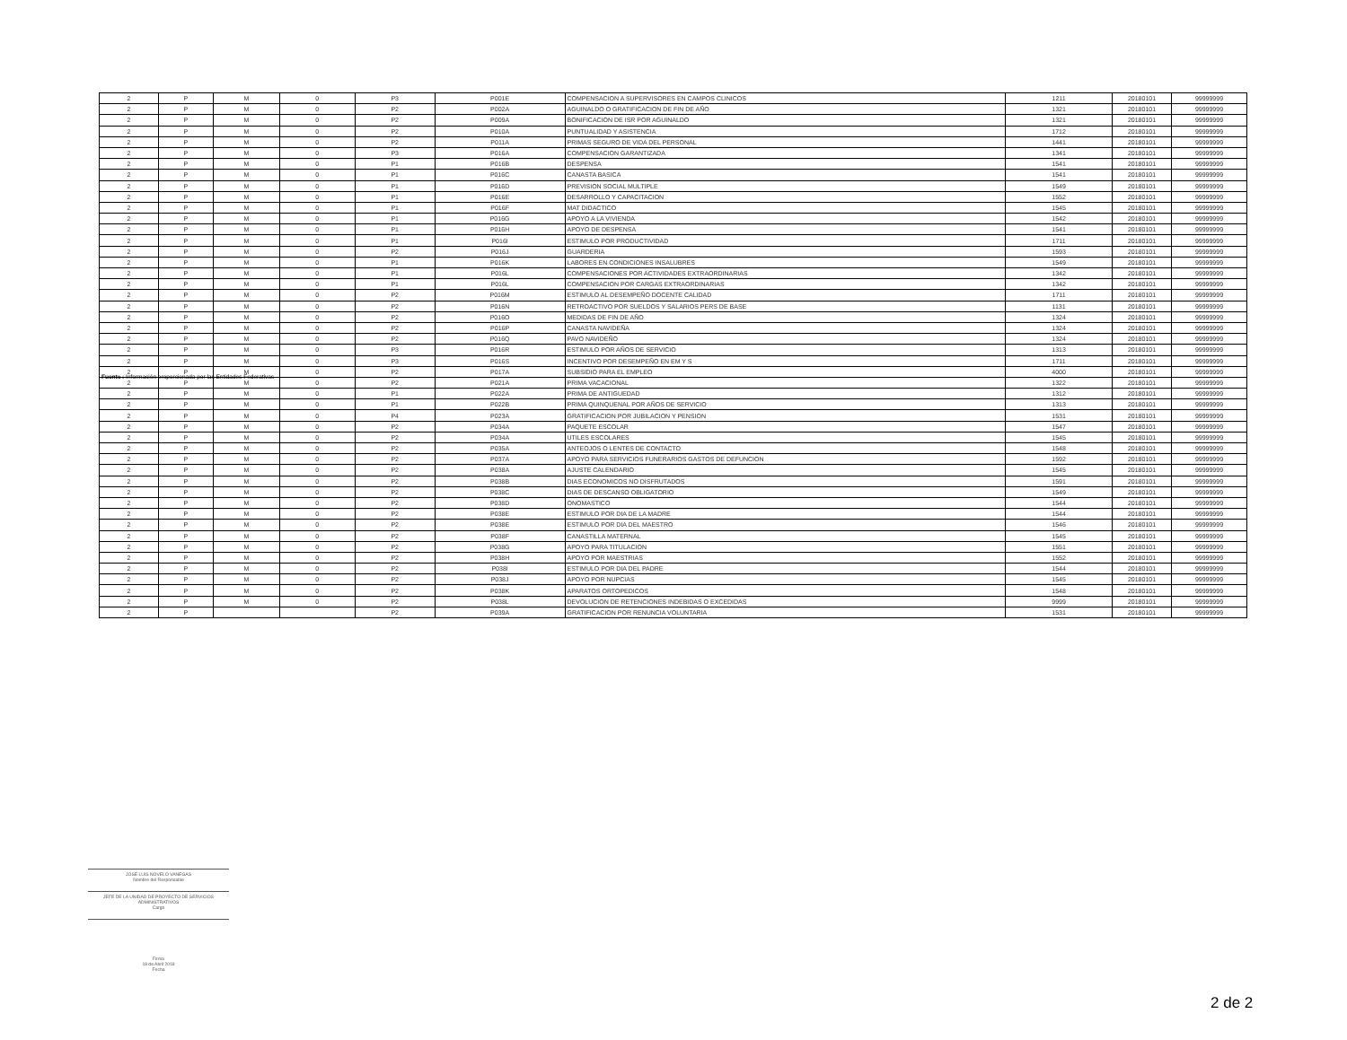| 2 | P | M | 0 | P3 | P001E | COMPENSACION A SUPERVISORES EN CAMPOS CLINICOS | 1211 | 20180101 | 99999999 |
| 2 | P | M | 0 | P2 | P002A | AGUINALDO O GRATIFICACION DE FIN DE AÑO | 1321 | 20180101 | 99999999 |
| 2 | P | M | 0 | P2 | P009A | BONIFICACION DE ISR POR AGUINALDO | 1321 | 20180101 | 99999999 |
| 2 | P | M | 0 | P2 | P010A | PUNTUALIDAD Y ASISTENCIA | 1712 | 20180101 | 99999999 |
| 2 | P | M | 0 | P2 | P011A | PRIMAS SEGURO DE VIDA DEL PERSONAL | 1441 | 20180101 | 99999999 |
| 2 | P | M | 0 | P3 | P016A | COMPENSACION GARANTIZADA | 1341 | 20180101 | 99999999 |
| 2 | P | M | 0 | P1 | P016B | DESPENSA | 1541 | 20180101 | 99999999 |
| 2 | P | M | 0 | P1 | P016C | CANASTA BASICA | 1541 | 20180101 | 99999999 |
| 2 | P | M | 0 | P1 | P016D | PREVISION SOCIAL MULTIPLE | 1549 | 20180101 | 99999999 |
| 2 | P | M | 0 | P1 | P016E | DESARROLLO Y CAPACITACION | 1552 | 20180101 | 99999999 |
| 2 | P | M | 0 | P1 | P016F | MAT DIDACTICO | 1545 | 20180101 | 99999999 |
| 2 | P | M | 0 | P1 | P016G | APOYO A LA VIVIENDA | 1542 | 20180101 | 99999999 |
| 2 | P | M | 0 | P1 | P016H | APOYO DE DESPENSA | 1541 | 20180101 | 99999999 |
| 2 | P | M | 0 | P1 | P016I | ESTIMULO POR PRODUCTIVIDAD | 1711 | 20180101 | 99999999 |
| 2 | P | M | 0 | P2 | P016J | GUARDERIA | 1593 | 20180101 | 99999999 |
| 2 | P | M | 0 | P1 | P016K | LABORES EN CONDICIONES INSALUBRES | 1549 | 20180101 | 99999999 |
| 2 | P | M | 0 | P1 | P016L | COMPENSACIONES POR ACTIVIDADES EXTRAORDINARIAS | 1342 | 20180101 | 99999999 |
| 2 | P | M | 0 | P1 | P016L | COMPENSACION POR CARGAS EXTRAORDINARIAS | 1342 | 20180101 | 99999999 |
| 2 | P | M | 0 | P2 | P016M | ESTIMULO AL DESEMPEÑO DOCENTE CALIDAD | 1711 | 20180101 | 99999999 |
| 2 | P | M | 0 | P2 | P016N | RETROACTIVO POR SUELDOS Y SALARIOS PERS DE BASE | 1131 | 20180101 | 99999999 |
| 2 | P | M | 0 | P2 | P016O | MEDIDAS DE FIN DE AÑO | 1324 | 20180101 | 99999999 |
| 2 | P | M | 0 | P2 | P016P | CANASTA NAVIDEÑA | 1324 | 20180101 | 99999999 |
| 2 | P | M | 0 | P2 | P016Q | PAVO NAVIDEÑO | 1324 | 20180101 | 99999999 |
| 2 | P | M | 0 | P3 | P016R | ESTIMULO POR AÑOS DE SERVICIO | 1313 | 20180101 | 99999999 |
| 2 | P | M | 0 | P3 | P016S | INCENTIVO POR DESEMPEÑO EN EM Y S | 1711 | 20180101 | 99999999 |
| 2 | P | M | 0 | P2 | P017A | SUBSIDIO PARA EL EMPLEO | 4000 | 20180101 | 99999999 |
| 2 | P | M | 0 | P2 | P021A | PRIMA VACACIONAL | 1322 | 20180101 | 99999999 |
| 2 | P | M | 0 | P1 | P022A | PRIMA DE ANTIGUEDAD | 1312 | 20180101 | 99999999 |
| 2 | P | M | 0 | P1 | P022B | PRIMA QUINQUENAL POR AÑOS DE SERVICIO | 1313 | 20180101 | 99999999 |
| 2 | P | M | 0 | P4 | P023A | GRATIFICACION POR JUBILACION Y PENSION | 1531 | 20180101 | 99999999 |
| 2 | P | M | 0 | P2 | P034A | PAQUETE ESCOLAR | 1547 | 20180101 | 99999999 |
| 2 | P | M | 0 | P2 | P034A | UTILES ESCOLARES | 1545 | 20180101 | 99999999 |
| 2 | P | M | 0 | P2 | P035A | ANTEOJOS O LENTES DE CONTACTO | 1548 | 20180101 | 99999999 |
| 2 | P | M | 0 | P2 | P037A | APOYO PARA SERVICIOS FUNERARIOS GASTOS DE DEFUNCION | 1592 | 20180101 | 99999999 |
| 2 | P | M | 0 | P2 | P038A | AJUSTE CALENDARIO | 1545 | 20180101 | 99999999 |
| 2 | P | M | 0 | P2 | P038B | DIAS ECONOMICOS NO DISFRUTADOS | 1591 | 20180101 | 99999999 |
| 2 | P | M | 0 | P2 | P038C | DIAS DE DESCANSO OBLIGATORIO | 1549 | 20180101 | 99999999 |
| 2 | P | M | 0 | P2 | P038D | ONOMASTICO | 1544 | 20180101 | 99999999 |
| 2 | P | M | 0 | P2 | P038E | ESTIMULO POR DIA DE LA MADRE | 1544 | 20180101 | 99999999 |
| 2 | P | M | 0 | P2 | P038E | ESTIMULO POR DIA DEL MAESTRO | 1546 | 20180101 | 99999999 |
| 2 | P | M | 0 | P2 | P038F | CANASTILLA MATERNAL | 1545 | 20180101 | 99999999 |
| 2 | P | M | 0 | P2 | P038G | APOYO PARA TITULACION | 1551 | 20180101 | 99999999 |
| 2 | P | M | 0 | P2 | P038H | APOYO POR MAESTRIAS | 1552 | 20180101 | 99999999 |
| 2 | P | M | 0 | P2 | P038I | ESTIMULO POR DIA DEL PADRE | 1544 | 20180101 | 99999999 |
| 2 | P | M | 0 | P2 | P038J | APOYO POR NUPCIAS | 1545 | 20180101 | 99999999 |
| 2 | P | M | 0 | P2 | P038K | APARATOS ORTOPEDICOS | 1548 | 20180101 | 99999999 |
| 2 | P | M | 0 | P2 | P038L | DEVOLUCION DE RETENCIONES INDEBIDAS O EXCEDIDAS | 9999 | 20180101 | 99999999 |
| 2 | P | | | P2 | P039A | GRATIFICACION POR RENUNCIA VOLUNTARIA | 1531 | 20180101 | 99999999 |
Fuente : Información proporcionada por las Entidades Federativas
JOSE LUIS NOVELO VANEGAS
Nombre del Responsable
JEFE DE LA UNIDAD DE PROYECTO DE SERVICIOS ADMINISTRATIVOS
Cargo
Firma
18 de Abril 2018
Fecha
2 de 2